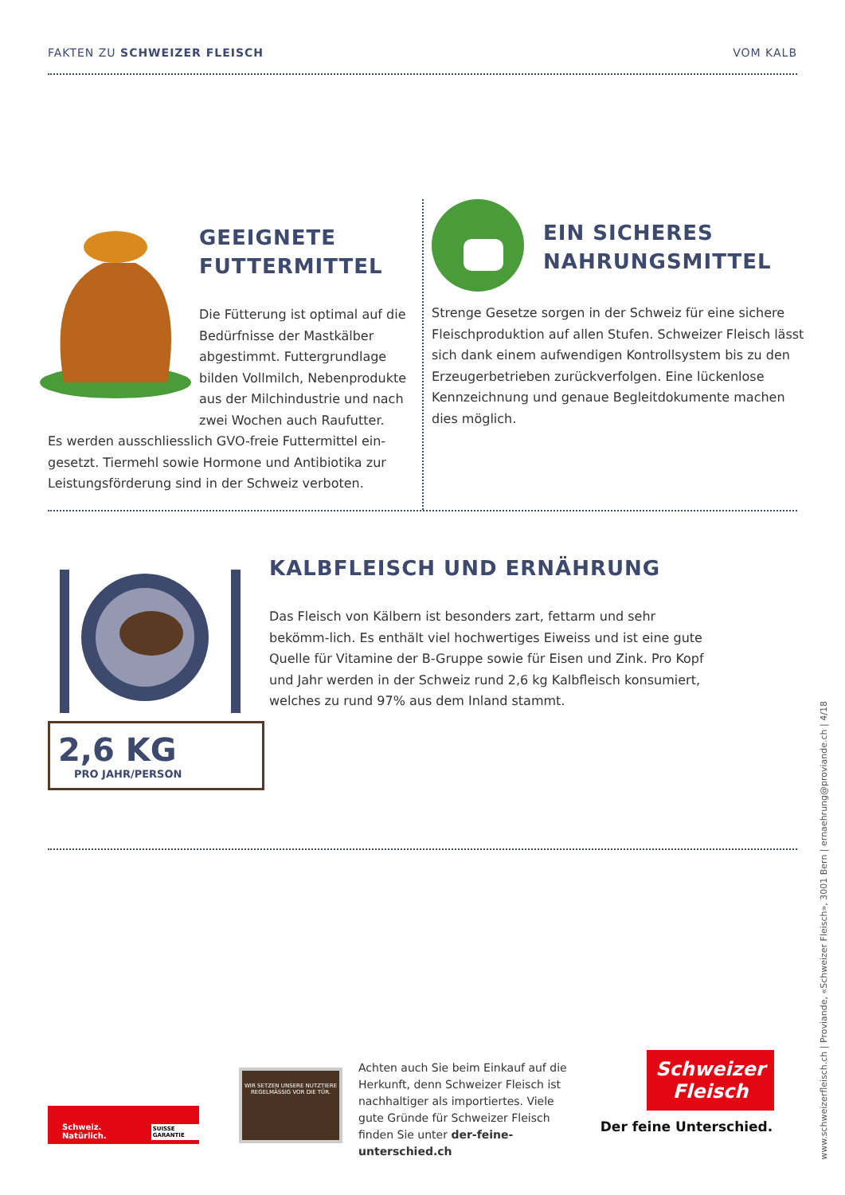FAKTEN ZU SCHWEIZER FLEISCH VOM KALB
GEEIGNETE
FUTTERMITTEL
Die Fütterung ist optimal auf die Bedürfnisse der Mastkälber abgestimmt. Futtergrundlage bilden Vollmilch, Nebenprodukte aus der Milchindustrie und nach zwei Wochen auch Raufutter.
Es werden ausschliesslich GVO-freie Futtermittel ein-gesetzt. Tiermehl sowie Hormone und Antibiotika zur Leistungsförderung sind in der Schweiz verboten.
EIN SICHERES
NAHRUNGSMITTEL
Strenge Gesetze sorgen in der Schweiz für eine sichere Fleischproduktion auf allen Stufen. Schweizer Fleisch lässt sich dank einem aufwendigen Kontrollsystem bis zu den Erzeugerbetrieben zurückverfolgen. Eine lückenlose Kennzeichnung und genaue Begleitdokumente machen dies möglich.
2,6 KG
PRO JAHR/PERSON
KALBFLEISCH UND ERNÄHRUNG
Das Fleisch von Kälbern ist besonders zart, fettarm und sehr bekömm-lich. Es enthält viel hochwertiges Eiweiss und ist eine gute Quelle für Vitamine der B-Gruppe sowie für Eisen und Zink. Pro Kopf und Jahr werden in der Schweiz rund 2,6 kg Kalbfleisch konsumiert, welches zu rund 97% aus dem Inland stammt.
www.schweizerfleisch.ch | Proviande, «Schweizer Fleisch», 3001 Bern | ernaehrung@proviande.ch | 4/18
Schweiz. Natürlich. SUISSE GARANTIE
WIR SETZEN UNSERE NUTZTIERE REGELMÄSSIG VOR DIE TÜR.
Achten auch Sie beim Einkauf auf die Herkunft, denn Schweizer Fleisch ist nachhaltiger als importiertes. Viele gute Gründe für Schweizer Fleisch finden Sie unter der-feine-unterschied.ch
Schweizer Fleisch
Der feine Unterschied.